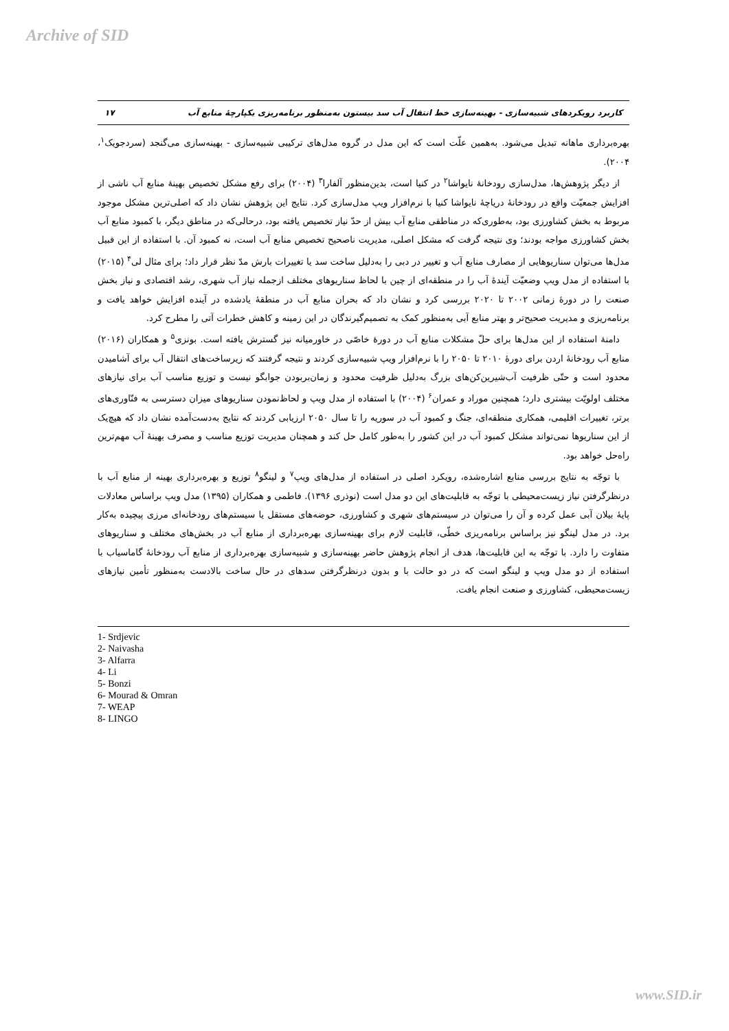Archive of SID
کاربرد رویکردهای شبیه‌سازی - بهینه‌سازی خط انتقال آب سد بیستون به‌منظور برنامه‌ریزی یکپارچۀ منابع آب ۱۷
بهره‌برداری ماهانه تبدیل می‌شود. به‌همین علّت است که این مدل در گروه مدل‌های ترکیبی شبیه‌سازی - بهینه‌سازی می‌گنجد (سردجویک<sup>۱</sup>، ۲۰۰۴).
از دیگر پژوهش‌ها، مدل‌سازی رودخانۀ نایواشا<sup>۲</sup> در کنیا است، بدین‌منظور آلفارا<sup>۳</sup> (۲۰۰۴) برای رفع مشکل تخصیص بهینۀ منابع آب ناشی از افزایش جمعیّت واقع در رودخانۀ دریاچۀ نایواشا کنیا با نرم‌افزار ویپ مدل‌سازی کرد. نتایج این پژوهش نشان داد که اصلی‌ترین مشکل موجود مربوط به بخش کشاورزی بود، به‌طوری‌که در مناطقی منابع آب بیش از حدّ نیاز تخصیص یافته بود، درحالی‌که در مناطق دیگر، با کمبود منابع آب بخش کشاورزی مواجه بودند؛ وی نتیجه گرفت که مشکل اصلی، مدیریت ناصحیح تخصیص منابع آب است، نه کمبود آن. با استفاده از این قبیل مدل‌ها می‌توان سناریوهایی از مصارف منابع آب و تغییر در دبی را به‌دلیل ساخت سد یا تغییرات بارش مدّ نظر قرار داد؛ برای مثال لی<sup>۴</sup> (۲۰۱۵) با استفاده از مدل ویپ وضعیّت آیندۀ آب را در منطقه‌ای از چین با لحاظ سناریوهای مختلف ازجمله نیاز آب شهری، رشد اقتصادی و نیاز بخش صنعت را در دورۀ زمانی ۲۰۰۲ تا ۲۰۲۰ بررسی کرد و نشان داد که بحران منابع آب در منطقۀ یادشده در آینده افزایش خواهد یافت و برنامه‌ریزی و مدیریت صحیح‌تر و بهتر منابع آبی به‌منظور کمک به تصمیم‌گیرندگان در این زمینه و کاهش خطرات آتی را مطرح کرد.
دامنۀ استفاده از این مدل‌ها برای حلّ مشکلات منابع آب در دورۀ خاصّی در خاورمیانه نیز گسترش یافته است. بونزی<sup>۵</sup> و همکاران (۲۰۱۶) منابع آب رودخانۀ اردن برای دورۀ ۲۰۱۰ تا ۲۰۵۰ را با نرم‌افزار ویپ شبیه‌سازی کردند و نتیجه گرفتند که زیرساخت‌های انتقال آب برای آشامیدن محدود است و حتّی ظرفیت آب‌شیرین‌کن‌های بزرگ به‌دلیل ظرفیت محدود و زمان‌بربودن جوابگو نیست و توزیع مناسب آب برای نیازهای مختلف اولویّت بیشتری دارد؛ همچنین موراد و عمران<sup>۶</sup> (۲۰۰۴) با استفاده از مدل ویپ و لحاظ‌نمودن سناریوهای میزان دسترسی به فنّاوری‌های برتر، تغییرات اقلیمی، همکاری منطقه‌ای، جنگ و کمبود آب در سوریه را تا سال ۲۰۵۰ ارزیابی کردند که نتایج به‌دست‌آمده نشان داد که هیچ‌یک از این سناریوها نمی‌تواند مشکل کمبود آب در این کشور را به‌طور کامل حل کند و همچنان مدیریت توزیع مناسب و مصرف بهینۀ آب مهم‌ترین راه‌حل خواهد بود.
با توجّه به نتایج بررسی منابع اشاره‌شده، رویکرد اصلی در استفاده از مدل‌های ویپ<sup>۷</sup> و لینگو<sup>۸</sup> توزیع و بهره‌برداری بهینه از منابع آب با درنظرگرفتن نیاز زیست‌محیطی با توجّه به قابلیت‌های این دو مدل است (نوذری ۱۳۹۶). فاطمی و همکاران (۱۳۹۵) مدل ویپ براساس معادلات پایۀ بیلان آبی عمل کرده و آن را می‌توان در سیستم‌های شهری و کشاورزی، حوضه‌های مستقل یا سیستم‌های رودخانه‌ای مرزی پیچیده به‌کار برد. در مدل لینگو نیز براساس برنامه‌ریزی خطّی، قابلیت لازم برای بهینه‌سازی بهره‌برداری از منابع آب در بخش‌های مختلف و سناریوهای متفاوت را دارد. با توجّه به این قابلیت‌ها، هدف از انجام پژوهش حاضر بهینه‌سازی و شبیه‌سازی بهره‌برداری از منابع آب رودخانۀ گاماسیاب با استفاده از دو مدل ویپ و لینگو است که در دو حالت با و بدون درنظرگرفتن سدهای در حال ساخت بالادست به‌منظور تأمین نیازهای زیست‌محیطی، کشاورزی و صنعت انجام یافت.
1- Srdjevic
2- Naivasha
3- Alfarra
4- Li
5- Bonzi
6- Mourad & Omran
7- WEAP
8- LINGO
www.SID.ir